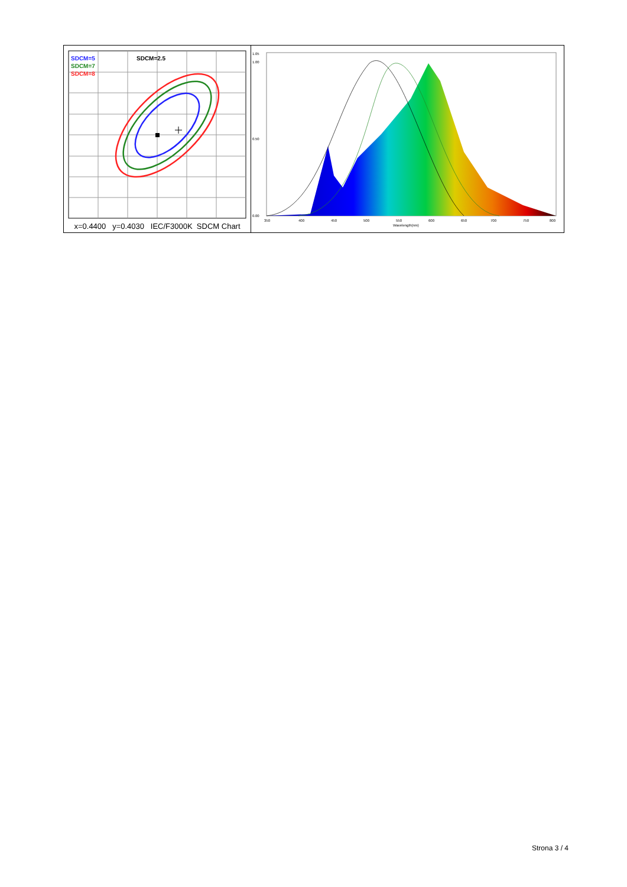SDCM=5
SDCM=7
SDCM=8
SDCM=2.5
x=0.4400 y=0.4030 IEC/F3000K SDCM Chart
1.05
1.00
0.50
0.00
350
400
450
500
550
600
650
700
750
800
Wavelength(nm)
Strona 3 / 4